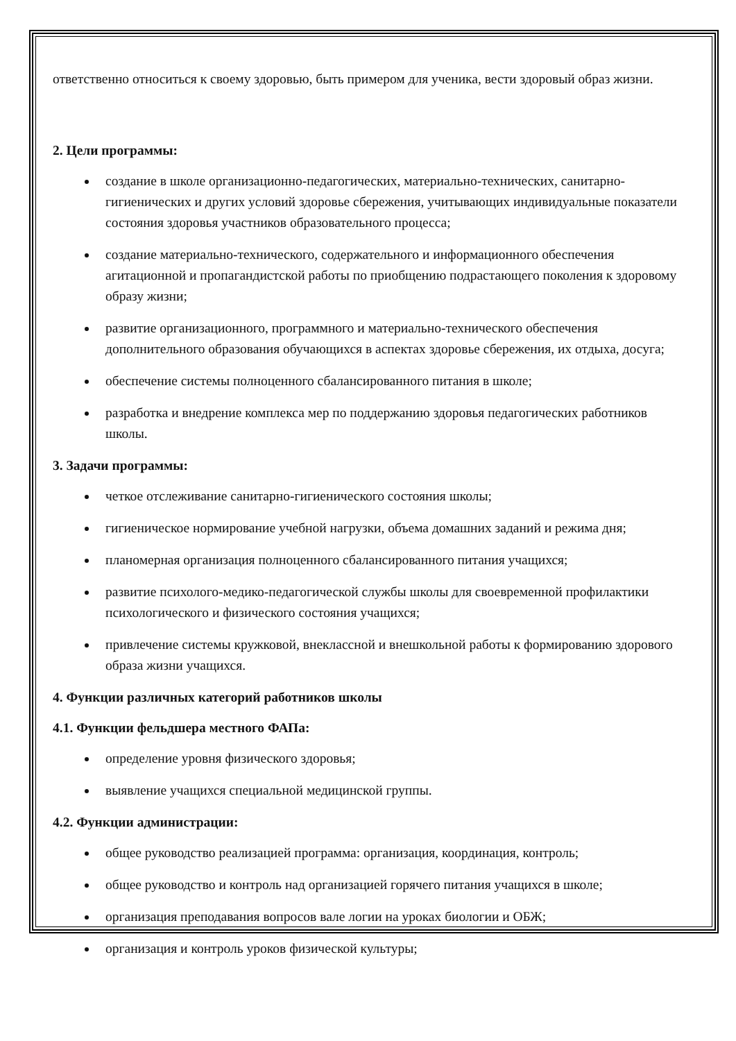ответственно относиться к своему здоровью, быть примером для ученика, вести здоровый образ жизни.
2. Цели программы:
создание в школе организационно-педагогических, материально-технических, санитарно-гигиенических и других условий здоровье сбережения, учитывающих индивидуальные показатели состояния здоровья участников образовательного процесса;
создание материально-технического, содержательного и информационного обеспечения агитационной и пропагандистской работы по приобщению подрастающего поколения к здоровому образу жизни;
развитие организационного, программного и материально-технического обеспечения дополнительного образования обучающихся в аспектах здоровье сбережения, их отдыха, досуга;
обеспечение системы полноценного сбалансированного питания в школе;
разработка и внедрение комплекса мер по поддержанию здоровья педагогических работников школы.
3. Задачи программы:
четкое отслеживание санитарно-гигиенического состояния школы;
гигиеническое нормирование учебной нагрузки, объема домашних заданий и режима дня;
планомерная организация полноценного сбалансированного питания учащихся;
развитие психолого-медико-педагогической службы школы для своевременной профилактики психологического и физического состояния учащихся;
привлечение системы кружковой, внеклассной и внешкольной работы к формированию здорового образа жизни учащихся.
4. Функции различных категорий работников школы
4.1. Функции фельдшера местного ФАПа:
определение уровня физического здоровья;
выявление учащихся специальной медицинской группы.
4.2. Функции администрации:
общее руководство реализацией программа: организация, координация, контроль;
общее руководство и контроль над организацией горячего питания учащихся в школе;
организация преподавания вопросов вале логии на уроках биологии и ОБЖ;
организация и контроль уроков физической культуры;